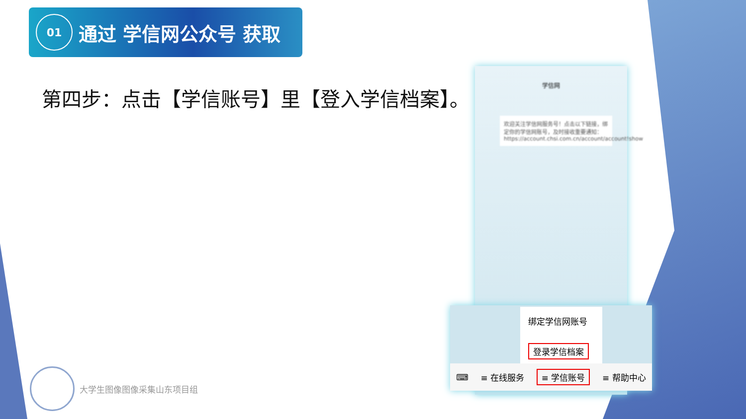01
通过 学信网公众号 获取
第四步：点击【学信账号】里【登入学信档案】。
学信网
欢迎关注学信网服务号！点击以下链接，绑定你的学信网账号，及时接收重要通知：https://account.chsi.com.cn/account/account!show
绑定学信网账号
登录学信档案
⌨ ≡ 在线服务 ≡ 学信账号 ≡ 帮助中心
大学生图像图像采集山东项目组